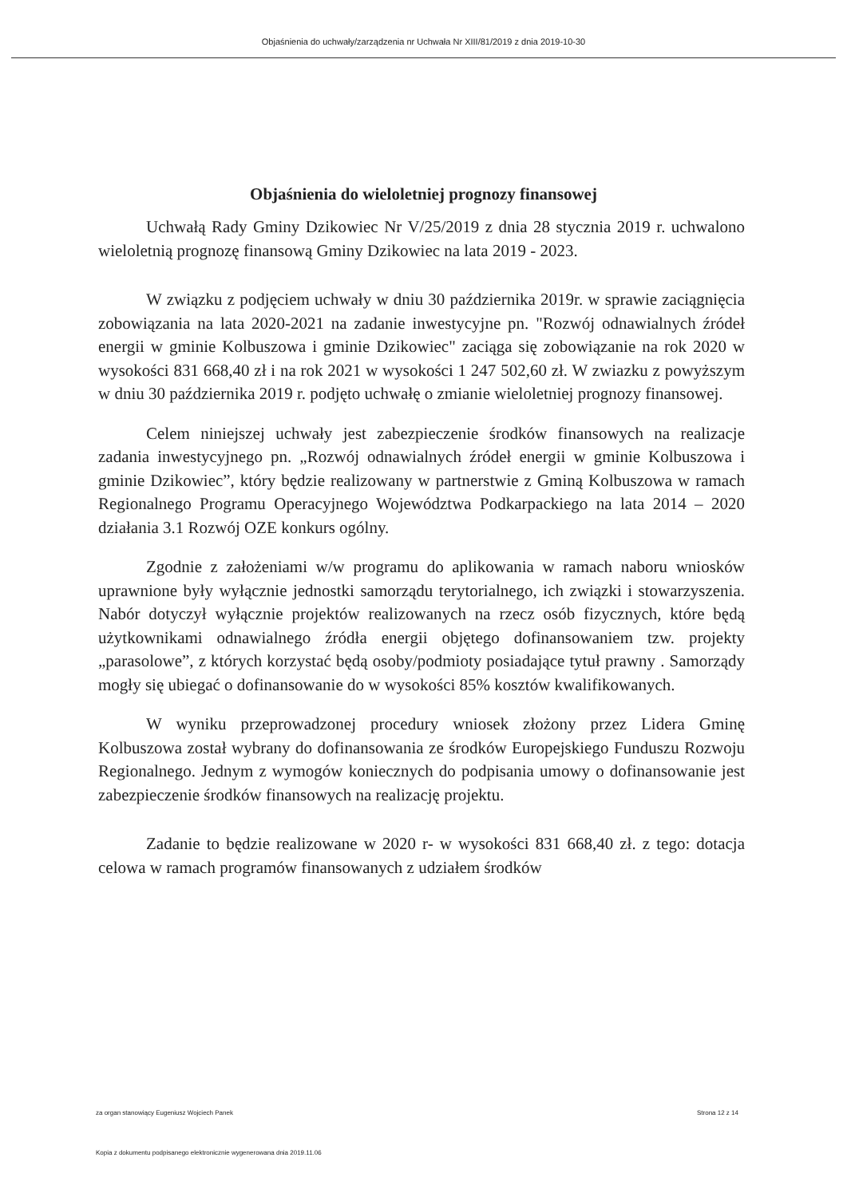Objaśnienia do uchwały/zarządzenia nr Uchwała Nr XIII/81/2019 z dnia 2019-10-30
Objaśnienia do wieloletniej prognozy finansowej
Uchwałą Rady Gminy Dzikowiec Nr V/25/2019 z dnia 28 stycznia 2019 r. uchwalono wieloletnią prognozę finansową Gminy Dzikowiec na lata 2019 - 2023.
W związku z podjęciem uchwały w dniu 30 października 2019r. w sprawie zaciągnięcia zobowiązania na lata 2020-2021 na zadanie inwestycyjne pn. "Rozwój odnawialnych źródeł energii w gminie Kolbuszowa i gminie Dzikowiec" zaciąga się zobowiązanie na rok 2020 w wysokości 831 668,40 zł i na rok 2021 w wysokości 1 247 502,60 zł. W zwiazku z powyższym w dniu 30 października 2019 r. podjęto uchwałę o zmianie wieloletniej prognozy finansowej.
Celem niniejszej uchwały jest zabezpieczenie środków finansowych na realizacje zadania inwestycyjnego pn. „Rozwój odnawialnych źródeł energii w gminie Kolbuszowa i gminie Dzikowiec”, który będzie realizowany w partnerstwie z Gminą Kolbuszowa w ramach Regionalnego Programu Operacyjnego Województwa Podkarpackiego na lata 2014 – 2020 działania 3.1 Rozwój OZE konkurs ogólny.
Zgodnie z założeniami w/w programu do aplikowania w ramach naboru wniosków uprawnione były wyłącznie jednostki samorządu terytorialnego, ich związki i stowarzyszenia. Nabór dotyczył wyłącznie projektów realizowanych na rzecz osób fizycznych, które będą użytkownikami odnawialnego źródła energii objętego dofinansowaniem tzw. projekty „parasolowe”, z których korzystać będą osoby/podmioty posiadające tytuł prawny . Samorządy mogły się ubiegać o dofinansowanie do w wysokości 85% kosztów kwalifikowanych.
W wyniku przeprowadzonej procedury wniosek złożony przez Lidera Gminę Kolbuszowa został wybrany do dofinansowania ze środków Europejskiego Funduszu Rozwoju Regionalnego. Jednym z wymogów koniecznych do podpisania umowy o dofinansowanie jest zabezpieczenie środków finansowych na realizację projektu.
Zadanie to będzie realizowane w 2020 r- w wysokości 831 668,40 zł. z tego: dotacja celowa w ramach programów finansowanych z udziałem środków
za organ stanowiący Eugeniusz Wojciech Panek Strona 12 z 14
Kopia z dokumentu podpisanego elektronicznie wygenerowana dnia 2019.11.06